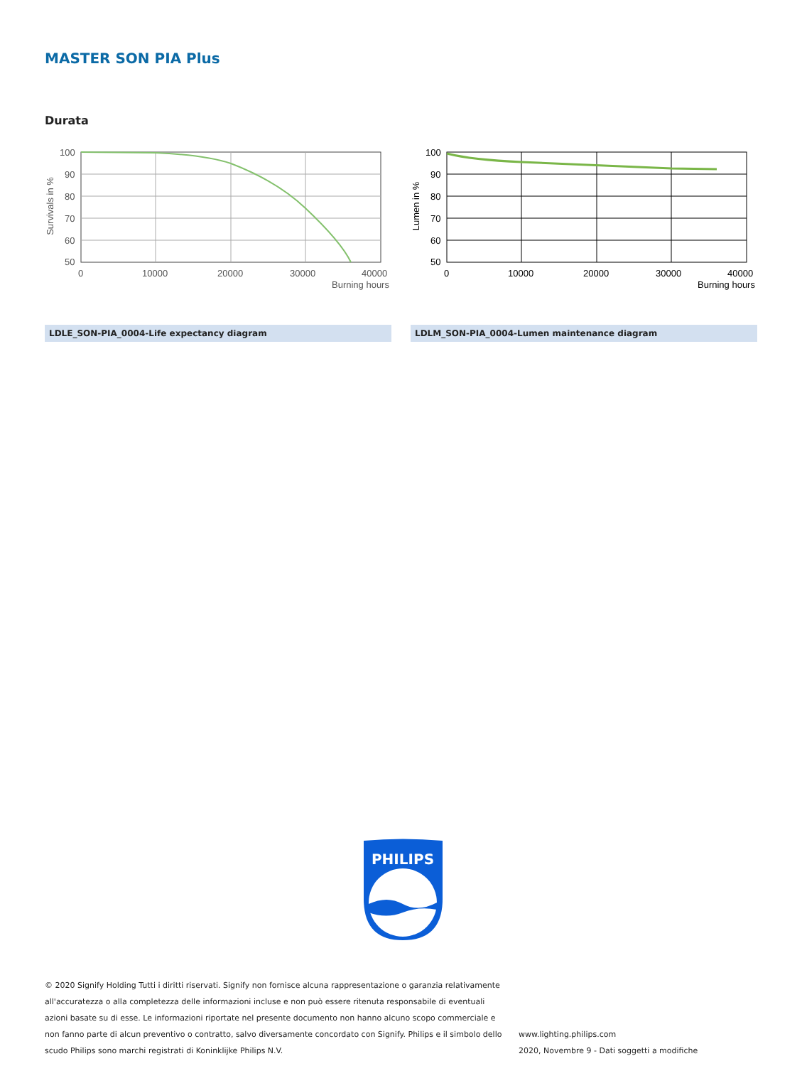MASTER SON PIA Plus
Durata
100
90
80
70
60
50
0
10000
20000
30000
40000
Burning hours
Survivals in %
100
90
80
70
60
50
0
10000
20000
30000
40000
Burning hours
Lumen in %
LDLE_SON-PIA_0004-Life expectancy diagram LDLM_SON-PIA_0004-Lumen maintenance diagram
PHILIPS
© 2020 Signify Holding Tutti i diritti riservati. Signify non fornisce alcuna rappresentazione o garanzia relativamente all'accuratezza o alla completezza delle informazioni incluse e non può essere ritenuta responsabile di eventuali azioni basate su di esse. Le informazioni riportate nel presente documento non hanno alcuno scopo commerciale e non fanno parte di alcun preventivo o contratto, salvo diversamente concordato con Signify. Philips e il simbolo dello scudo Philips sono marchi registrati di Koninklijke Philips N.V.
www.lighting.philips.com
2020, Novembre 9 - Dati soggetti a modifiche